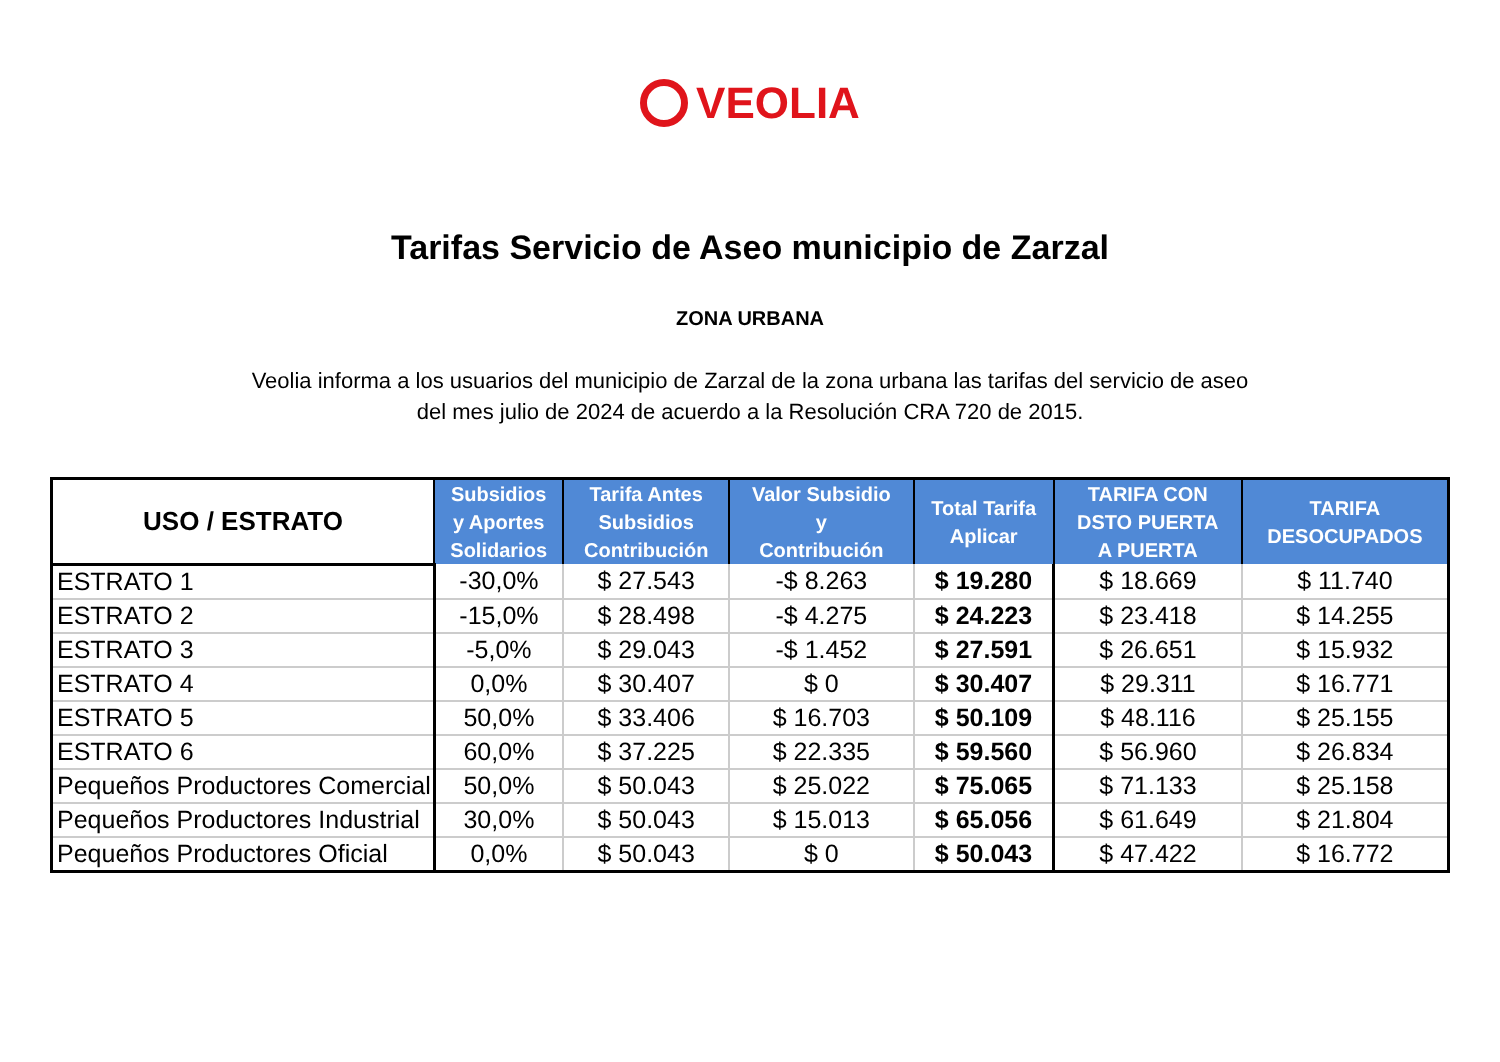VEOLIA
Tarifas Servicio de Aseo municipio de Zarzal
ZONA URBANA
Veolia informa a los usuarios del municipio de Zarzal de la zona urbana las tarifas del servicio de aseo
del mes julio de 2024 de acuerdo a la Resolución CRA 720 de 2015.
| USO / ESTRATO | Subsidios y Aportes Solidarios | Tarifa Antes Subsidios Contribución | Valor Subsidio y Contribución | Total Tarifa Aplicar | TARIFA CON DSTO PUERTA A PUERTA | TARIFA DESOCUPADOS |
| --- | --- | --- | --- | --- | --- | --- |
| ESTRATO 1 | -30,0% | $ 27.543 | -$ 8.263 | $ 19.280 | $ 18.669 | $ 11.740 |
| ESTRATO 2 | -15,0% | $ 28.498 | -$ 4.275 | $ 24.223 | $ 23.418 | $ 14.255 |
| ESTRATO 3 | -5,0% | $ 29.043 | -$ 1.452 | $ 27.591 | $ 26.651 | $ 15.932 |
| ESTRATO 4 | 0,0% | $ 30.407 | $ 0 | $ 30.407 | $ 29.311 | $ 16.771 |
| ESTRATO 5 | 50,0% | $ 33.406 | $ 16.703 | $ 50.109 | $ 48.116 | $ 25.155 |
| ESTRATO 6 | 60,0% | $ 37.225 | $ 22.335 | $ 59.560 | $ 56.960 | $ 26.834 |
| Pequeños Productores Comercial | 50,0% | $ 50.043 | $ 25.022 | $ 75.065 | $ 71.133 | $ 25.158 |
| Pequeños Productores Industrial | 30,0% | $ 50.043 | $ 15.013 | $ 65.056 | $ 61.649 | $ 21.804 |
| Pequeños Productores Oficial | 0,0% | $ 50.043 | $ 0 | $ 50.043 | $ 47.422 | $ 16.772 |